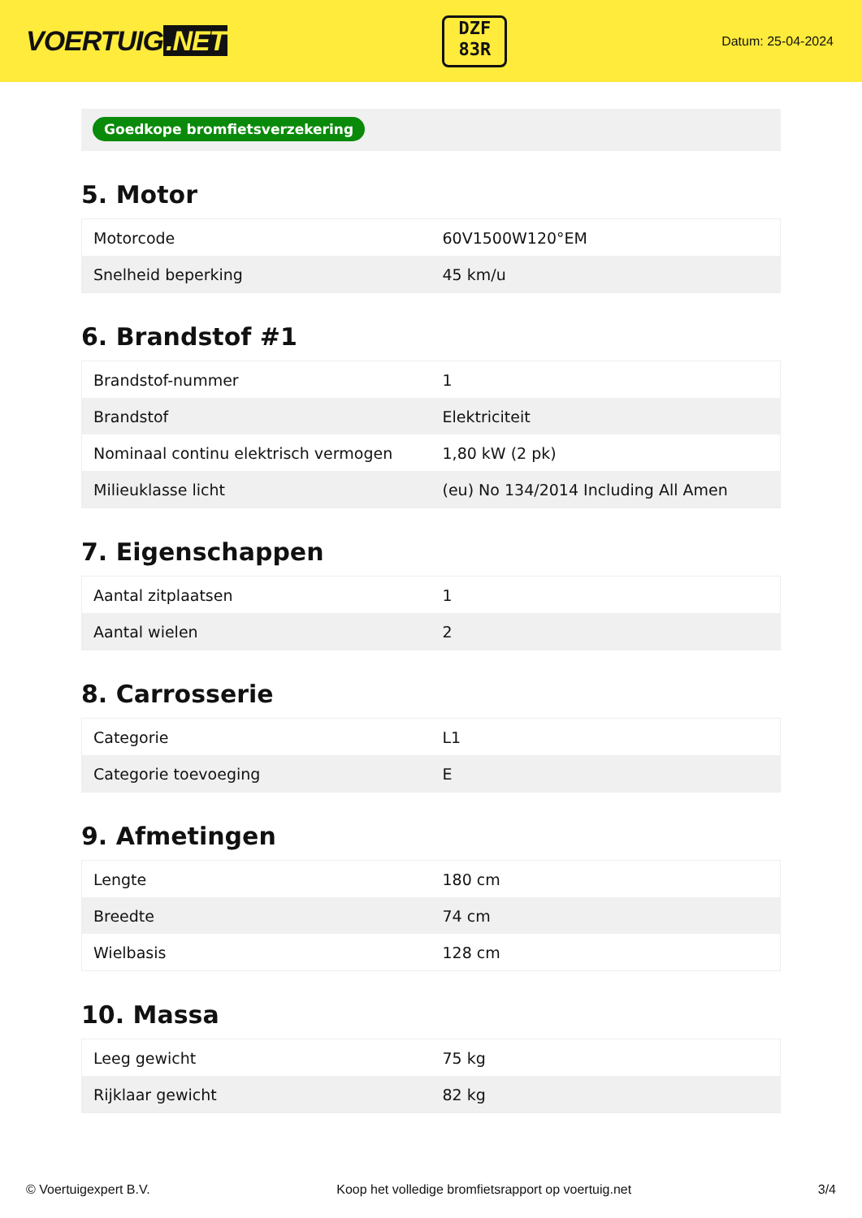VOERTUIG.NET
DZF
83R
Datum: 25-04-2024
Goedkope bromfietsverzekering
5. Motor
| Motorcode | 60V1500W120°EM |
| Snelheid beperking | 45 km/u |
6. Brandstof #1
| Brandstof-nummer | 1 |
| Brandstof | Elektriciteit |
| Nominaal continu elektrisch vermogen | 1,80 kW (2 pk) |
| Milieuklasse licht | (eu) No 134/2014 Including All Amen |
7. Eigenschappen
| Aantal zitplaatsen | 1 |
| Aantal wielen | 2 |
8. Carrosserie
| Categorie | L1 |
| Categorie toevoeging | E |
9. Afmetingen
| Lengte | 180 cm |
| Breedte | 74 cm |
| Wielbasis | 128 cm |
10. Massa
| Leeg gewicht | 75 kg |
| Rijklaar gewicht | 82 kg |
© Voertuigexpert B.V. Koop het volledige bromfietsrapport op voertuig.net 3/4